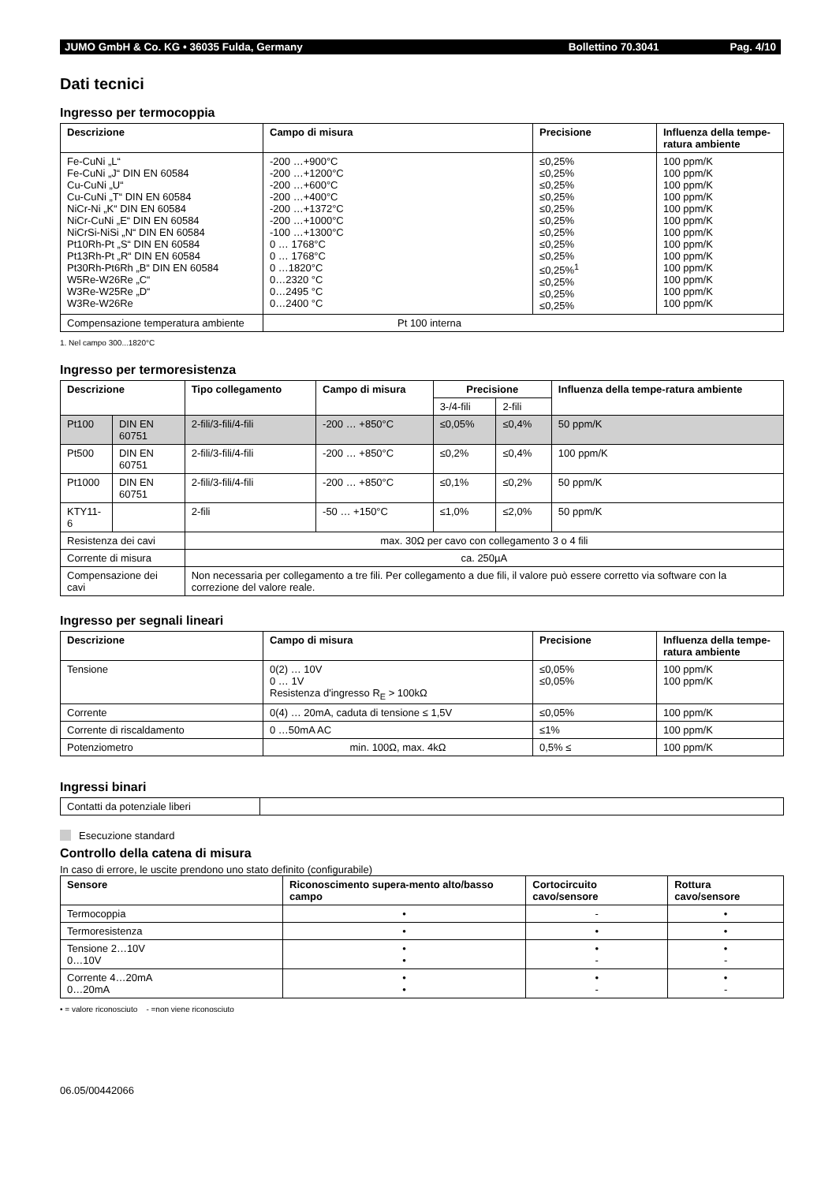JUMO GmbH & Co. KG • 36035 Fulda, Germany Bollettino 70.3041 Pag. 4/10
Dati tecnici
Ingresso per termocoppia
| Descrizione | Campo di misura | Precisione | Influenza della tempe-ratura ambiente |
| --- | --- | --- | --- |
| Fe-CuNi „L“ Fe-CuNi „J“ DIN EN 60584 Cu-CuNi „U“ Cu-CuNi „T“ DIN EN 60584 NiCr-Ni „K“ DIN EN 60584 NiCr-CuNi „E“ DIN EN 60584 NiCrSi-NiSi „N“ DIN EN 60584 Pt10Rh-Pt „S“ DIN EN 60584 Pt13Rh-Pt „R“ DIN EN 60584 Pt30Rh-Pt6Rh „B“ DIN EN 60584 W5Re-W26Re „C“ W3Re-W25Re „D“ W3Re-W26Re | -200 …+900°C -200 …+1200°C -200 …+600°C -200 …+400°C -200 …+1372°C -200 …+1000°C -100 …+1300°C 0 … 1768°C 0 … 1768°C 0 …1820°C 0…2320 °C 0…2495 °C 0…2400 °C | ≤0,25% ≤0,25% ≤0,25% ≤0,25% ≤0,25% ≤0,25% ≤0,25% ≤0,25% ≤0,25% ≤0,25%<sup>1</sup> ≤0,25% ≤0,25% ≤0,25% | 100 ppm/K 100 ppm/K 100 ppm/K 100 ppm/K 100 ppm/K 100 ppm/K 100 ppm/K 100 ppm/K 100 ppm/K 100 ppm/K 100 ppm/K 100 ppm/K 100 ppm/K |
| Compensazione temperatura ambiente | Pt 100 interna | | |
1. Nel campo 300...1820°C
Ingresso per termoresistenza
| Descrizione | | Tipo collegamento | Campo di misura | Precisione | | Influenza della tempe-ratura ambiente |
| --- | --- | --- | --- | --- | --- | --- |
| | | | | 3-/4-fili | 2-fili | |
| Pt100 | DIN EN 60751 | 2-fili/3-fili/4-fili | -200 … +850°C | ≤0,05% | ≤0,4% | 50 ppm/K |
| Pt500 | DIN EN 60751 | 2-fili/3-fili/4-fili | -200 … +850°C | ≤0,2% | ≤0,4% | 100 ppm/K |
| Pt1000 | DIN EN 60751 | 2-fili/3-fili/4-fili | -200 … +850°C | ≤0,1% | ≤0,2% | 50 ppm/K |
| KTY11-6 | | 2-fili | -50 … +150°C | ≤1,0% | ≤2,0% | 50 ppm/K |
| Resistenza dei cavi | | max. 30Ω per cavo con collegamento 3 o 4 fili | | | | |
| Corrente di misura | | ca. 250µA | | | | |
| Compensazione dei cavi | | Non necessaria per collegamento a tre fili. Per collegamento a due fili, il valore può essere corretto via software con la correzione del valore reale. | | | | |
Ingresso per segnali lineari
| Descrizione | Campo di misura | Precisione | Influenza della tempe-ratura ambiente |
| --- | --- | --- | --- |
| Tensione | 0(2) … 10V 0 … 1V Resistenza d'ingresso R<sub>E</sub> > 100kΩ | ≤0,05% ≤0,05% | 100 ppm/K 100 ppm/K |
| Corrente | 0(4) … 20mA, caduta di tensione ≤ 1,5V | ≤0,05% | 100 ppm/K |
| Corrente di riscaldamento | 0 …50mA AC | ≤1% | 100 ppm/K |
| Potenziometro | min. 100Ω, max. 4kΩ | 0,5% ≤ | 100 ppm/K |
Ingressi binari
| Contatti da potenziale liberi | |
Esecuzione standard
Controllo della catena di misura
In caso di errore, le uscite prendono uno stato definito (configurabile)
| Sensore | Riconoscimento supera-mento alto/basso campo | Cortocircuito cavo/sensore | Rottura cavo/sensore |
| --- | --- | --- | --- |
| Termocoppia | • | - | • |
| Termoresistenza | • | • | • |
| Tensione 2…10V 0…10V | • • | • - | • - |
| Corrente 4…20mA 0…20mA | • • | • - | • - |
• = valore riconosciuto - =non viene riconosciuto
06.05/00442066